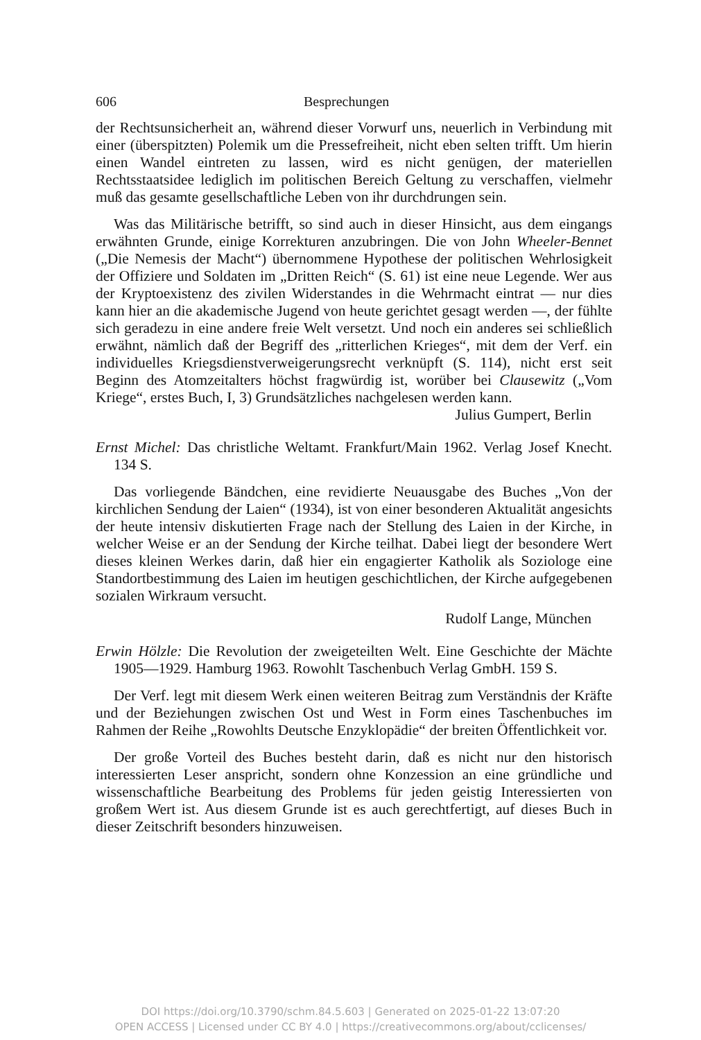606 Besprechungen
der Rechtsunsicherheit an, während dieser Vorwurf uns, neuerlich in Verbindung mit einer (überspitzten) Polemik um die Pressefreiheit, nicht eben selten trifft. Um hierin einen Wandel eintreten zu lassen, wird es nicht genügen, der materiellen Rechtsstaatsidee lediglich im politischen Bereich Geltung zu verschaffen, vielmehr muß das gesamte gesellschaftliche Leben von ihr durchdrungen sein.
Was das Militärische betrifft, so sind auch in dieser Hinsicht, aus dem eingangs erwähnten Grunde, einige Korrekturen anzubringen. Die von John Wheeler-Bennet („Die Nemesis der Macht“) übernommene Hypothese der politischen Wehrlosigkeit der Offiziere und Soldaten im „Dritten Reich“ (S. 61) ist eine neue Legende. Wer aus der Kryptoexistenz des zivilen Widerstandes in die Wehrmacht eintrat — nur dies kann hier an die akademische Jugend von heute gerichtet gesagt werden —, der fühlte sich geradezu in eine andere freie Welt versetzt. Und noch ein anderes sei schließlich erwähnt, nämlich daß der Begriff des „ritterlichen Krieges“, mit dem der Verf. ein individuelles Kriegsdienstverweigerungsrecht verknüpft (S. 114), nicht erst seit Beginn des Atomzeitalters höchst fragwürdig ist, worüber bei Clausewitz („Vom Kriege“, erstes Buch, I, 3) Grundsätzliches nachgelesen werden kann.
Julius Gumpert, Berlin
Ernst Michel: Das christliche Weltamt. Frankfurt/Main 1962. Verlag Josef Knecht. 134 S.
Das vorliegende Bändchen, eine revidierte Neuausgabe des Buches „Von der kirchlichen Sendung der Laien“ (1934), ist von einer besonderen Aktualität angesichts der heute intensiv diskutierten Frage nach der Stellung des Laien in der Kirche, in welcher Weise er an der Sendung der Kirche teilhat. Dabei liegt der besondere Wert dieses kleinen Werkes darin, daß hier ein engagierter Katholik als Soziologe eine Standortbestimmung des Laien im heutigen geschichtlichen, der Kirche aufgegebenen sozialen Wirkraum versucht.
Rudolf Lange, München
Erwin Hölzle: Die Revolution der zweigeteilten Welt. Eine Geschichte der Mächte 1905—1929. Hamburg 1963. Rowohlt Taschenbuch Verlag GmbH. 159 S.
Der Verf. legt mit diesem Werk einen weiteren Beitrag zum Verständnis der Kräfte und der Beziehungen zwischen Ost und West in Form eines Taschenbuches im Rahmen der Reihe „Rowohlts Deutsche Enzyklopädie“ der breiten Öffentlichkeit vor.
Der große Vorteil des Buches besteht darin, daß es nicht nur den historisch interessierten Leser anspricht, sondern ohne Konzession an eine gründliche und wissenschaftliche Bearbeitung des Problems für jeden geistig Interessierten von großem Wert ist. Aus diesem Grunde ist es auch gerechtfertigt, auf dieses Buch in dieser Zeitschrift besonders hinzuweisen.
DOI https://doi.org/10.3790/schm.84.5.603 | Generated on 2025-01-22 13:07:20
OPEN ACCESS | Licensed under CC BY 4.0 | https://creativecommons.org/about/cclicenses/